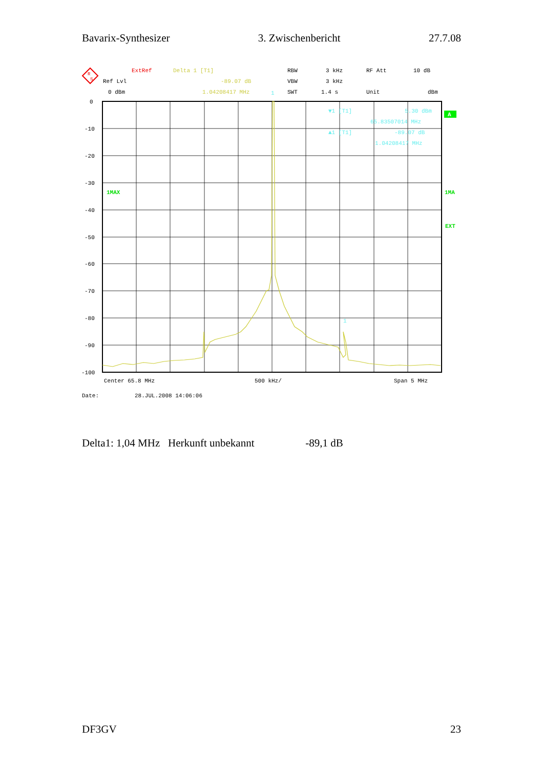Bavarix-Synthesizer 3. Zwischenbericht 27.7.08
R
S
ExtRef
Delta 1 [T1]
RBW
3 kHz
RF Att
10 dB
Ref Lvl
-89.07 dB
VBW
3 kHz
0 dBm
1.04208417 MHz
SWT
1.4 s
Unit
dBm
1MAX
▼1 [T1]
5.30 dBm
65.83507014 MHz
▲1 [T1]
-89.07 dB
1.04208417 MHz
1
1
0
-10
-20
-30
-40
-50
-60
-70
-80
-90
-100
A
1MA
EXT
Center 65.8 MHz
500 kHz/
Span 5 MHz
Date:
28.JUL.2008 14:06:06
Delta1: 1,04 MHz Herkunft unbekannt -89,1 dB
DF3GV 23